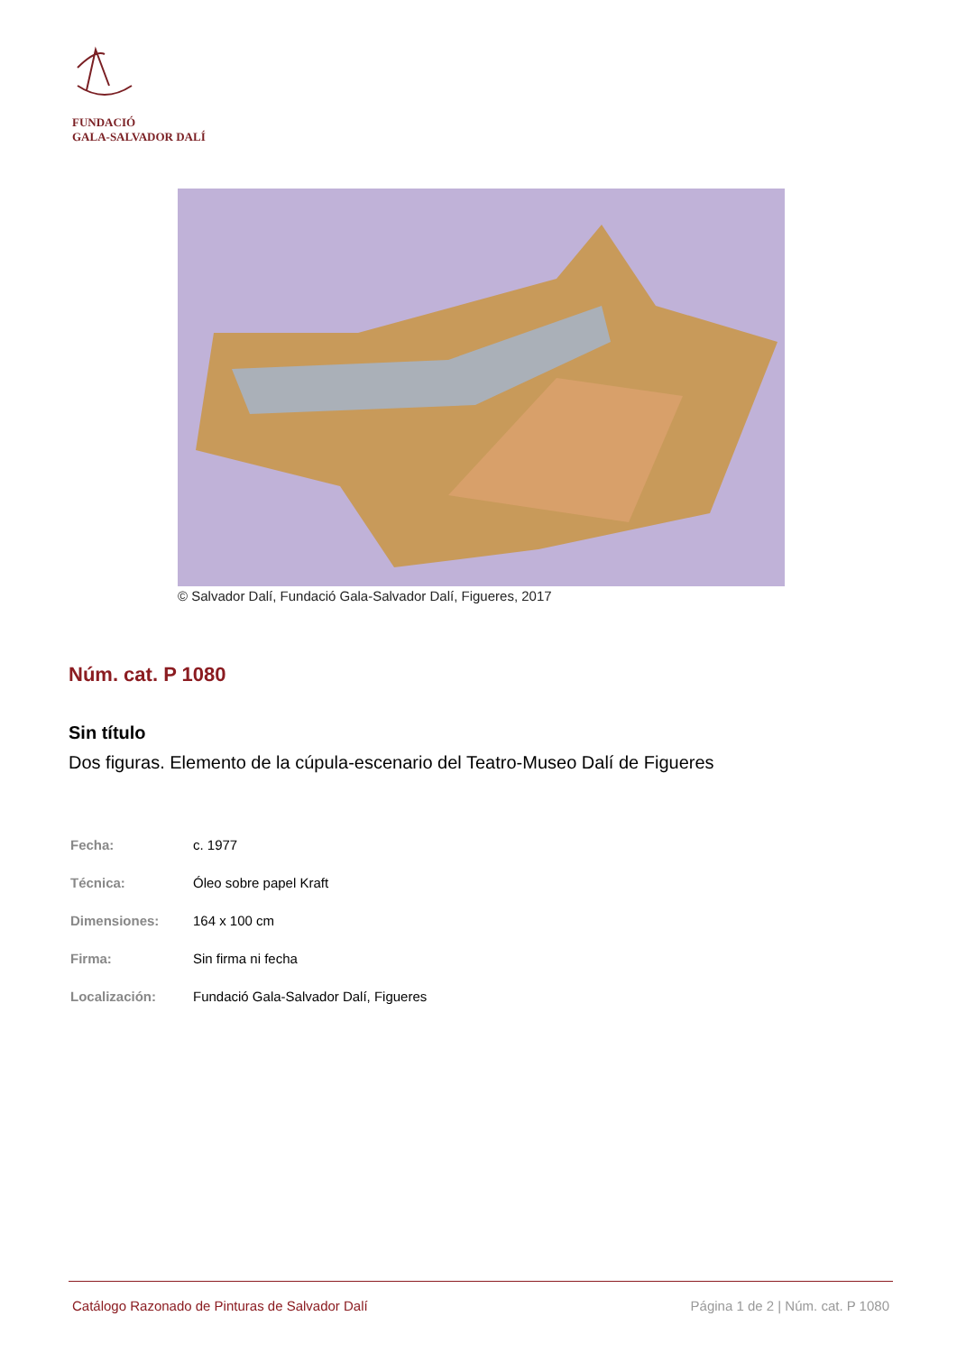FUNDACIÓ
GALA-SALVADOR DALÍ
© Salvador Dalí, Fundació Gala-Salvador Dalí, Figueres, 2017
Núm. cat. P 1080
Sin título
Dos figuras. Elemento de la cúpula-escenario del Teatro-Museo Dalí de Figueres
| Fecha: | c. 1977 |
| Técnica: | Óleo sobre papel Kraft |
| Dimensiones: | 164 x 100 cm |
| Firma: | Sin firma ni fecha |
| Localización: | Fundació Gala-Salvador Dalí, Figueres |
Catálogo Razonado de Pinturas de Salvador Dalí Página 1 de 2 | Núm. cat. P 1080